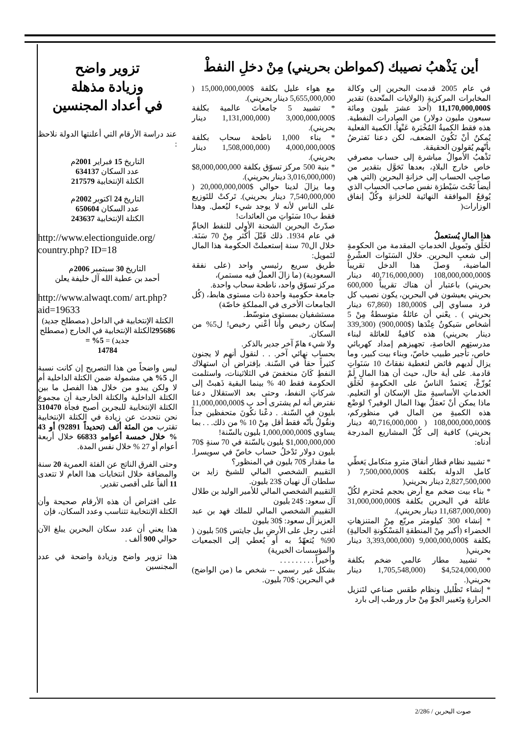أين يَذْهبُ نصيبك (كمواطن بحريني) مِنْ دخلِ النفطْ
في عام 2005 قدمت البحرين إلى وكالة المخابرات المركزيةِ (الولايات المتّحدة) تقدير $11,170,000,000 (أحدَ عشرَ بليون ومائة سبعون مليون دولار) من الصادرات النفطية. هذه فقط الكميةُ المُخْبَرة عَنْهاُ. الكمية الفعلية يُمكنُ أنْ تَكُونَ الضعف، لكن دعنا نَفترضُ بأنّهم يُقولون الحقيقة.
تَذْهبُ الأموالُ مباشرة إلى حساب مصرفي خاص خارج البلادِ، بعدها تَحَوَّل بتقدير من صاحب الحساب إلى خزانةِ البحرين (التي هي أيضاً تَحْتَ سَيْطرَة نفس صاحب الحساب الذي يُوقعُ الموافقة النهائية للخزانةِ وكُلّ إنفاق الوزارات(
هذا المالِ يُستعملُ
لخَلْق وتَمويل الخدماتِ المقدمة من الحكومةِ إلى شعبِ البحرين. خلال السَنَوات العشْرة الماضية، وَصلَ هذا الدخل تقريباً $108,000,000,000 (40,716,000,000 دينار بحريني) باعتبار أن هناك تقريباً 600,000 بحريني يعيشون في البحرين، يكون نصيب كل فرد مساوي إلى $180,000 (67,860 دينار بحريني ) . يعْني أن عائلةُ متوسطةُ مِنْ 5 أشخاص سَيكونُ عِنْدَها ($900,000) (339,300 دينار بحريني) هذه كافيةُ للعائلة لبناء مدرستِهم الخاصةِ، تجهيزهم إمداد كهربائي خاص، تأجير طبيب خاصّ، وبناء بيت كبير، وما يزال لَديهم فائض لتغطية نفقاتُ 10 سَنَواتِ قادمة. على أية حال، حيث أن هذا المالِ لَمْ يُوزّعْ، يَعتمدُ الناسُ على الحكومةِ لخَلْق الخدماتِ الأساسيةِ مثل الإسكان أو التعليم. ماذا يمكن أنْ نَعمَلُ بهذا المال الوفير؟ لوَضْع هذه الكميةِ من المال في منظوركم، $108,000,000,000 ( 40,716,000,000 دينار بحريني) كافية إلى كُلّ المشاريع المدرجة أدناه:
* تشييد نظام قطار أنفاقَ مترو متكامل يَغطّي كامل الدولة بكلفة $7,500,000,000 ( 2,827,500,000 دينار بحريني(
* بناء بيت ضخم مع أرض بحجم مُحترم لكُلّ عائلة في البحرين بكلفة $31,000,000,000 (11,687,000,000 دينار بحريني).
* إنشاء 300 كيلومتر مربّع مِنْ المتنزهاتِ الخضراء (أكبر مِنْ المنطقةِ المَسْكُونةِ الحاليةِ) بكلفة $9,000,000,000 (3,393,000,000 دينار بحريني(
* تشييد مطار عالمي ضخم بكلفة 4,524,000,000$ (1,705,548,000 دينار بحريني(.
* إنشاء تَظْليل ونظام طقس صناعي لتَنزيل الحرارةِ وتَغيير الجوِّ مِنْ حار ورطب إلى بارد
مع هواء عليل بكلفة $15,000,000,000 ( 5,655,000,000 دينار بحريني).
* تشييد 5 جامعاتَ عالمية بكلفة $3,000,000,000 (1,131,000,000 دينار بحريني).
* بناء 1,000 ناطحة سحاب بكلفة $4,000,000,000 (1,508,000,000 دينار بحريني).
* بنية 500 مركز تسوّق بكلفة 8,000,000,000$ (3,016,000,000 دينار بحريني).
وما يزالَ لدينا حوالي $20,000,000,000 ( 7,540,000,000 دينار بحريني). تَركتْ للتَوزيع على الناس لأنه لا يوجد شيء ليُعمل. وهذا فقط ب10 سَنَواتِ من العائدات!
صدّرتْ البحرين الشحنة الأولى للنفط الخامِّ في عام 1934. ذلك قَبْلَ أكْثر مِنْ 70 سَنَة. خلال ال70 سنة إستعملتْ الحكومة هذا المال لتَمويل:
طريق سريع رئيسي واحد (على نفقة السعودية) (ما زالَ العملُ فيه مستمر)،
مركز تسوّق واحد، ناطحة سحاب واحدة.
جامعة حكومية واحدة ذات مستوى هابط، (كُل الجامعات الأخرى في المملكةِ خاصّة)
مستشفيان بمستوى متوسّط.
إسكان رخيص وأنا أعْني رخيص! ل5% من السكان.
ولا شيء هامّ آخر جدير بالذكر.
بحساب نهائي آخر. . . لنقول أنهم لا يجنون كثيراً حقاً في السّنة. بإفتراض أن استهلاك النفطِ كَانَ منخفضَ في الثلاثينات، واستلمت الحكومة فقط 40 % بينما البقية ذَهبتْ إلى شركاتِ النفط، وحتى بعد الاستقلال دعنا نفترض أنه لم يشترى أحد ب $11,000,000,000 بليون في السّنة. . دعْنا نكُونَ متحفظين جداً ونقُولُ بأنّه فقط أقل مِنْ 10 % من ذلك. . . بما يساوي $1,000,000,000 بليون بالسّنة!
$1,000,000,000 بليون بالسّنة في 70 سنةِ $70 بليون دولار تَدْخلُ حساب خاصّ في سويسرا. ما مقدار $70 بليون في المنظور؟
التقييم الشخصي المالي للشيخ زايد بن سلطان آل نهيان $23 بليون.
التقييم الشخصي المالي للأمير الوليد بن طلال آل سعود: $24 بليون
التقييم الشخصي المالي للملك فهد بن عبد العزيز آل سعود: $30 بليون
أغنى رجل على الأرضِ بيل جايتس $50 بليون ( 90% يُتعهّدُ به أو يُعطي إلى الجمعيات والمؤسسات الخيرية)
وأخيراً . . . . . . . . .
بشكل غير رسمي -- شخص ما (من الواضح) في البحرين: $70 بليون.
تزوير واضح
وزيادة مذهلة
في أعداد المجنسين
عند دراسة الأرقام التي أعلنتها الدولة نلاحظ :
التاريخ 15 فبراير 2001م
عدد السكان 634137
الكتلة الإنتخابية 217579
التاريخ 24 اكتوبر 2002م
عدد السكان 650604
الكتلة الإنتخابية 243637
http://www.electionguide.org/ country.php? ID=18
التاريخ 30 سبتمبر 2006م
أحمد بن عطية الله آل خليفة يعلن
http://www.alwaqt.com/ art.php? aid=19633
الكتلة الإنتخابية في الداخل (مصطلح جديد) 295686الكتلة الإنتخابية في الخارج (مصطلح جديد) = 5% =
14784
ليس واضحاً من هذا التصريح إن كانت نسبة ال 5% هي مشمولة ضمن الكتلة الداخلية أم لا ولكن يبدو من خلال هذا الفصل ما بين الكتلة الداخلية والكتلة الخارجية أن مجموع الكتلة الإنتخابية للبجرين أصبح فجأة 310470 نحن نتحدث عن زيادة في الكتلة الإنتخابية تقترب من المئة ألف (تحديداً 92891) أو 43 % خلال خمسة أعوامو 66833 خلال أربعة أعوام أو 27 % خلال نفس المدة.
وحتى الفرق الناتج عن الفئة العمرية 20 سنة والمضافة خلال انتخابات هذا العام لا تتعدى 11 ألفاً على أقصى تقدير.
على افتراض أن هذه الأرقام صحيحة وأن الكتلة الإنتخابية تتناسب وعدد السكان، فإن
هذا يعني أن عدد سكان البحرين يبلغ الآن حوالي 900 ألف .
هذا تزوير واضح وزيادة واضحة في عدد المجنسين
صوت البحرين / 2/286